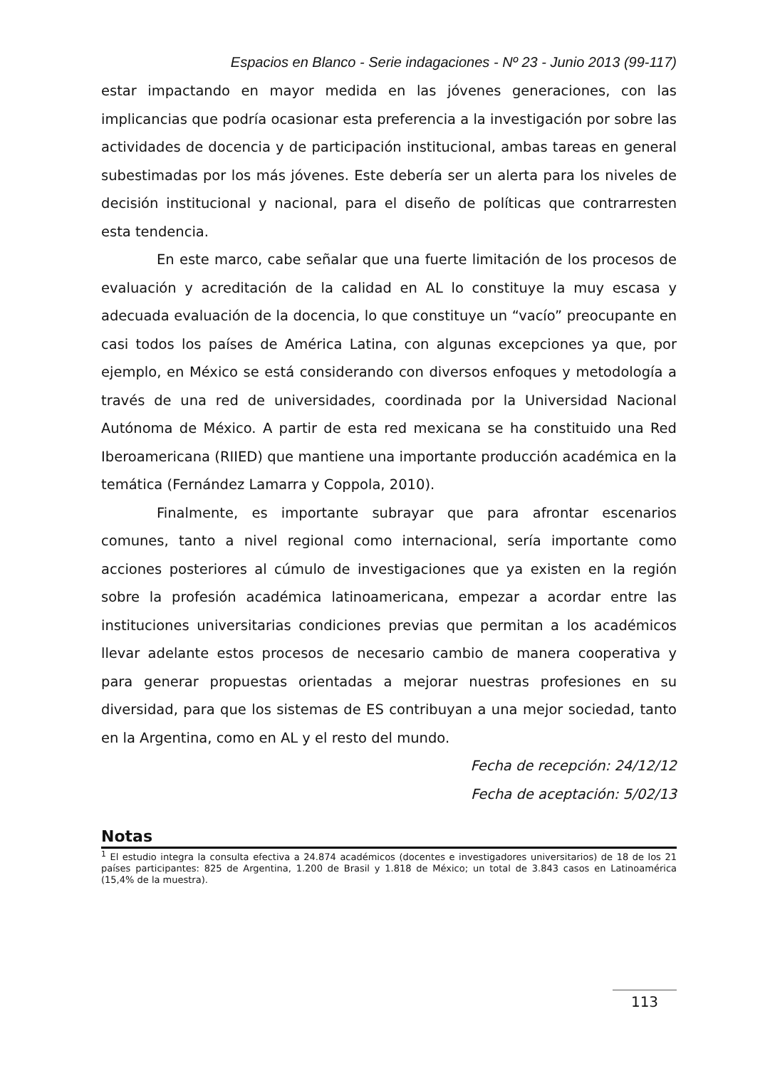Espacios en Blanco - Serie indagaciones - Nº 23 - Junio 2013 (99-117)
estar impactando en mayor medida en las jóvenes generaciones, con las implicancias que podría ocasionar esta preferencia a la investigación por sobre las actividades de docencia y de participación institucional, ambas tareas en general subestimadas por los más jóvenes. Este debería ser un alerta para los niveles de decisión institucional y nacional, para el diseño de políticas que contrarresten esta tendencia.
En este marco, cabe señalar que una fuerte limitación de los procesos de evaluación y acreditación de la calidad en AL lo constituye la muy escasa y adecuada evaluación de la docencia, lo que constituye un “vacío” preocupante en casi todos los países de América Latina, con algunas excepciones ya que, por ejemplo, en México se está considerando con diversos enfoques y metodología a través de una red de universidades, coordinada por la Universidad Nacional Autónoma de México. A partir de esta red mexicana se ha constituido una Red Iberoamericana (RIIED) que mantiene una importante producción académica en la temática (Fernández Lamarra y Coppola, 2010).
Finalmente, es importante subrayar que para afrontar escenarios comunes, tanto a nivel regional como internacional, sería importante como acciones posteriores al cúmulo de investigaciones que ya existen en la región sobre la profesión académica latinoamericana, empezar a acordar entre las instituciones universitarias condiciones previas que permitan a los académicos llevar adelante estos procesos de necesario cambio de manera cooperativa y para generar propuestas orientadas a mejorar nuestras profesiones en su diversidad, para que los sistemas de ES contribuyan a una mejor sociedad, tanto en la Argentina, como en AL y el resto del mundo.
Fecha de recepción: 24/12/12
Fecha de aceptación: 5/02/13
Notas
<sup>1</sup> El estudio integra la consulta efectiva a 24.874 académicos (docentes e investigadores universitarios) de 18 de los 21 países participantes: 825 de Argentina, 1.200 de Brasil y 1.818 de México; un total de 3.843 casos en Latinoamérica (15,4% de la muestra).
113